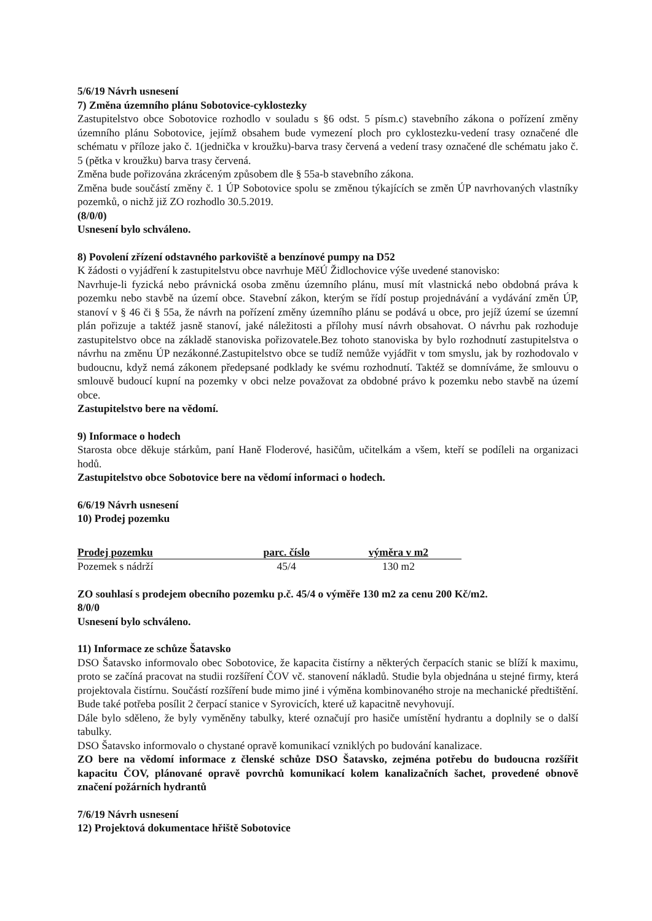5/6/19 Návrh usnesení
7) Změna územního plánu Sobotovice-cyklostezky
Zastupitelstvo obce Sobotovice rozhodlo v souladu s §6 odst. 5 písm.c) stavebního zákona o pořízení změny územního plánu Sobotovice, jejímž obsahem bude vymezení ploch pro cyklostezku-vedení trasy označené dle schématu v příloze jako č. 1(jednička v kroužku)-barva trasy červená a vedení trasy označené dle schématu jako č. 5 (pětka v kroužku) barva trasy červená.
Změna bude pořizována zkráceným způsobem dle § 55a-b stavebního zákona.
Změna bude součástí změny č. 1 ÚP Sobotovice spolu se změnou týkajících se změn ÚP navrhovaných vlastníky pozemků, o nichž již ZO rozhodlo 30.5.2019.
(8/0/0)
Usnesení bylo schváleno.
8) Povolení zřízení odstavného parkoviště a benzínové pumpy na D52
K žádosti o vyjádření k zastupitelstvu obce navrhuje MěÚ Židlochovice výše uvedené stanovisko:
Navrhuje-li fyzická nebo právnická osoba změnu územního plánu, musí mít vlastnická nebo obdobná práva k pozemku nebo stavbě na území obce. Stavební zákon, kterým se řídí postup projednávání a vydávání změn ÚP, stanoví v § 46 či § 55a, že návrh na pořízení změny územního plánu se podává u obce, pro jejíž území se územní plán pořizuje a taktéž jasně stanoví, jaké náležitosti a přílohy musí návrh obsahovat. O návrhu pak rozhoduje zastupitelstvo obce na základě stanoviska pořizovatele.Bez tohoto stanoviska by bylo rozhodnutí zastupitelstva o návrhu na změnu ÚP nezákonné.Zastupitelstvo obce se tudíž nemůže vyjádřit v tom smyslu, jak by rozhodovalo v budoucnu, když nemá zákonem předepsané podklady ke svému rozhodnutí. Taktéž se domníváme, že smlouvu o smlouvě budoucí kupní na pozemky v obci nelze považovat za obdobné právo k pozemku nebo stavbě na území obce.
Zastupitelstvo bere na vědomí.
9) Informace o hodech
Starosta obce děkuje stárkům, paní Haně Floderové, hasičům, učitelkám a všem, kteří se podíleli na organizaci hodů.
Zastupitelstvo obce Sobotovice bere na vědomí informaci o hodech.
6/6/19 Návrh usnesení
10) Prodej pozemku
| Prodej pozemku | parc. číslo | výměra v m2 |
| --- | --- | --- |
| Pozemek s nádrží | 45/4 | 130 m2 |
ZO souhlasí s prodejem obecního pozemku p.č. 45/4 o výměře 130 m2 za cenu 200 Kč/m2.
8/0/0
Usnesení bylo schváleno.
11) Informace ze schůze Šatavsko
DSO Šatavsko informovalo obec Sobotovice, že kapacita čistírny a některých čerpacích stanic se blíží k maximu, proto se začíná pracovat na studii rozšíření ČOV vč. stanovení nákladů. Studie byla objednána u stejné firmy, která projektovala čistírnu. Součástí rozšíření bude mimo jiné i výměna kombinovaného stroje na mechanické předtištění. Bude také potřeba posílit 2 čerpací stanice v Syrovicích, které už kapacitně nevyhovují.
Dále bylo sděleno, že byly vyměněny tabulky, které označují pro hasiče umístění hydrantu a doplnily se o další tabulky.
DSO Šatavsko informovalo o chystané opravě komunikací vzniklých po budování kanalizace.
ZO bere na vědomí informace z členské schůze DSO Šatavsko, zejména potřebu do budoucna rozšířit kapacitu ČOV, plánované opravě povrchů komunikací kolem kanalizačních šachet, provedené obnově značení požárních hydrantů
7/6/19 Návrh usnesení
12) Projektová dokumentace hřiště Sobotovice